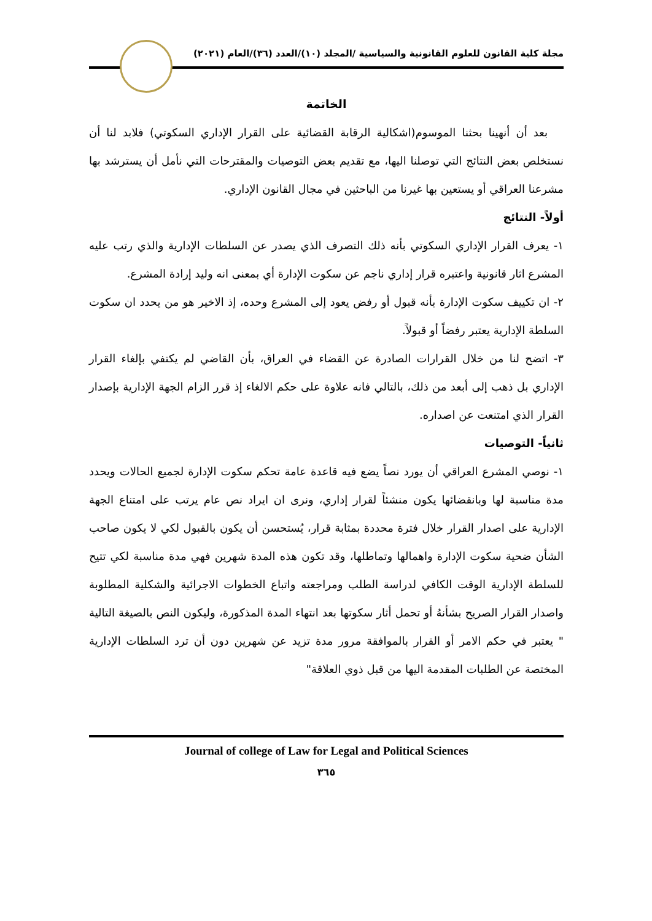مجلة كلية القانون للعلوم القانونية والسياسية /المجلد (١٠)/العدد (٣٦)/العام (٢٠٢١)
الخاتمة
بعد أن أنهينا بحثنا الموسوم(اشكالية الرقابة القضائية على القرار الإداري السكوتي) فلابد لنا أن نستخلص بعض النتائج التي توصلنا اليها، مع تقديم بعض التوصيات والمقترحات التي نأمل أن يسترشد بها مشرعنا العراقي أو يستعين بها غيرنا من الباحثين في مجال القانون الإداري.
أولاً- النتائج
١- يعرف القرار الإداري السكوتي بأنه ذلك التصرف الذي يصدر عن السلطات الإدارية والذي رتب عليه المشرع اثار قانونية واعتبره قرار إداري ناجم عن سكوت الإدارة أي بمعنى انه وليد إرادة المشرع.
٢- ان تكييف سكوت الإدارة بأنه قبول أو رفض يعود إلى المشرع وحده، إذ الاخير هو من يحدد ان سكوت السلطة الإدارية يعتبر رفضاً أو قبولاً.
٣- اتضح لنا من خلال القرارات الصادرة عن القضاء في العراق، بأن القاضي لم يكتفي بإلغاء القرار الإداري بل ذهب إلى أبعد من ذلك، بالتالي فانه علاوة على حكم الالغاء إذ قرر الزام الجهة الإدارية بإصدار القرار الذي امتنعت عن اصداره.
ثانياً- التوصيات
١- نوصي المشرع العراقي أن يورد نصاً يضع فيه قاعدة عامة تحكم سكوت الإدارة لجميع الحالات ويحدد مدة مناسبة لها وبانقضائها يكون منشئاً لقرار إداري، ونرى ان ايراد نص عام يرتب على امتناع الجهة الإدارية على اصدار القرار خلال فترة محددة بمثابة قرار، يُستحسن أن يكون بالقبول لكي لا يكون صاحب الشأن ضحية سكوت الإدارة واهمالها وتماطلها، وقد تكون هذه المدة شهرين فهي مدة مناسبة لكي تتيح للسلطة الإدارية الوقت الكافي لدراسة الطلب ومراجعته واتباع الخطوات الاجرائية والشكلية المطلوبة واصدار القرار الصريح بشأنهُ أو تحمل أثار سكوتها بعد انتهاء المدة المذكورة، وليكون النص بالصيغة التالية " يعتبر في حكم الامر أو القرار بالموافقة مرور مدة تزيد عن شهرين دون أن ترد السلطات الإدارية المختصة عن الطلبات المقدمة اليها من قبل ذوي العلاقة"
Journal of college of Law for Legal and Political Sciences
٣٦٥